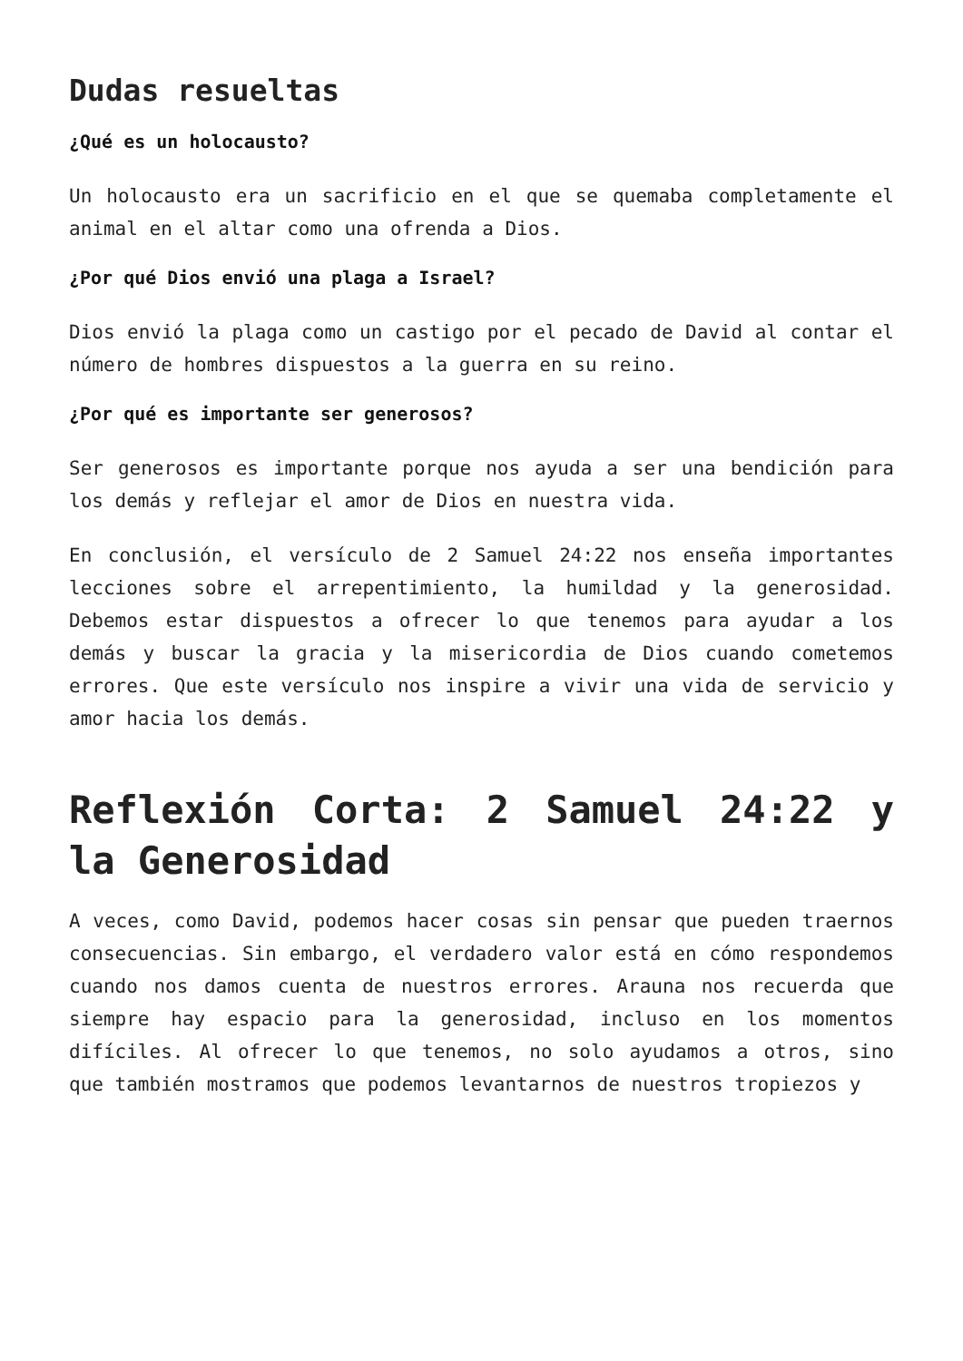Dudas resueltas
¿Qué es un holocausto?
Un holocausto era un sacrificio en el que se quemaba completamente el animal en el altar como una ofrenda a Dios.
¿Por qué Dios envió una plaga a Israel?
Dios envió la plaga como un castigo por el pecado de David al contar el número de hombres dispuestos a la guerra en su reino.
¿Por qué es importante ser generosos?
Ser generosos es importante porque nos ayuda a ser una bendición para los demás y reflejar el amor de Dios en nuestra vida.
En conclusión, el versículo de 2 Samuel 24:22 nos enseña importantes lecciones sobre el arrepentimiento, la humildad y la generosidad. Debemos estar dispuestos a ofrecer lo que tenemos para ayudar a los demás y buscar la gracia y la misericordia de Dios cuando cometemos errores. Que este versículo nos inspire a vivir una vida de servicio y amor hacia los demás.
Reflexión Corta: 2 Samuel 24:22 y la Generosidad
A veces, como David, podemos hacer cosas sin pensar que pueden traernos consecuencias. Sin embargo, el verdadero valor está en cómo respondemos cuando nos damos cuenta de nuestros errores. Arauna nos recuerda que siempre hay espacio para la generosidad, incluso en los momentos difíciles. Al ofrecer lo que tenemos, no solo ayudamos a otros, sino que también mostramos que podemos levantarnos de nuestros tropiezos y